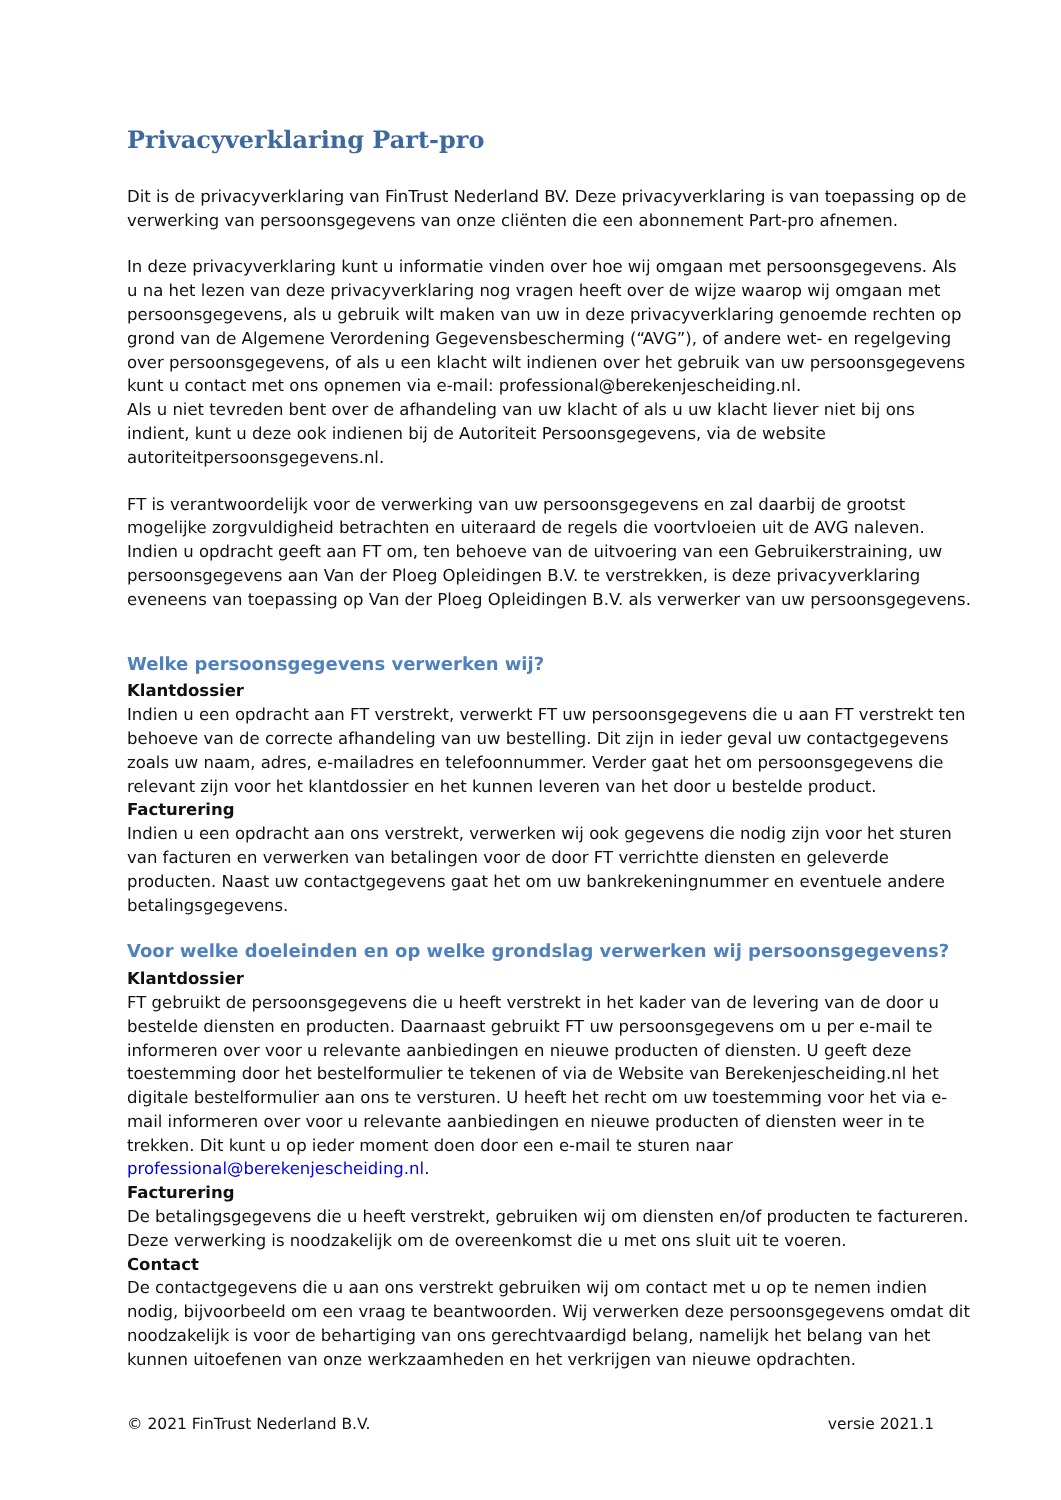Privacyverklaring Part-pro
Dit is de privacyverklaring van FinTrust Nederland BV. Deze privacyverklaring is van toepassing op de verwerking van persoonsgegevens van onze cliënten die een abonnement Part-pro afnemen.
In deze privacyverklaring kunt u informatie vinden over hoe wij omgaan met persoonsgegevens. Als u na het lezen van deze privacyverklaring nog vragen heeft over de wijze waarop wij omgaan met persoonsgegevens, als u gebruik wilt maken van uw in deze privacyverklaring genoemde rechten op grond van de Algemene Verordening Gegevensbescherming (“AVG”), of andere wet- en regelgeving over persoonsgegevens, of als u een klacht wilt indienen over het gebruik van uw persoonsgegevens kunt u contact met ons opnemen via e-mail: professional@berekenjescheiding.nl.
Als u niet tevreden bent over de afhandeling van uw klacht of als u uw klacht liever niet bij ons indient, kunt u deze ook indienen bij de Autoriteit Persoonsgegevens, via de website autoriteitpersoonsgegevens.nl.
FT is verantwoordelijk voor de verwerking van uw persoonsgegevens en zal daarbij de grootst mogelijke zorgvuldigheid betrachten en uiteraard de regels die voortvloeien uit de AVG naleven. Indien u opdracht geeft aan FT om, ten behoeve van de uitvoering van een Gebruikerstraining, uw persoonsgegevens aan Van der Ploeg Opleidingen B.V. te verstrekken, is deze privacyverklaring eveneens van toepassing op Van der Ploeg Opleidingen B.V. als verwerker van uw persoonsgegevens.
Welke persoonsgegevens verwerken wij?
Klantdossier
Indien u een opdracht aan FT verstrekt, verwerkt FT uw persoonsgegevens die u aan FT verstrekt ten behoeve van de correcte afhandeling van uw bestelling. Dit zijn in ieder geval uw contactgegevens zoals uw naam, adres, e-mailadres en telefoonnummer. Verder gaat het om persoonsgegevens die relevant zijn voor het klantdossier en het kunnen leveren van het door u bestelde product.
Facturering
Indien u een opdracht aan ons verstrekt, verwerken wij ook gegevens die nodig zijn voor het sturen van facturen en verwerken van betalingen voor de door FT verrichtte diensten en geleverde producten. Naast uw contactgegevens gaat het om uw bankrekeningnummer en eventuele andere betalingsgegevens.
Voor welke doeleinden en op welke grondslag verwerken wij persoonsgegevens?
Klantdossier
FT gebruikt de persoonsgegevens die u heeft verstrekt in het kader van de levering van de door u bestelde diensten en producten. Daarnaast gebruikt FT uw persoonsgegevens om u per e-mail te informeren over voor u relevante aanbiedingen en nieuwe producten of diensten. U geeft deze toestemming door het bestelformulier te tekenen of via de Website van Berekenjescheiding.nl het digitale bestelformulier aan ons te versturen. U heeft het recht om uw toestemming voor het via e-mail informeren over voor u relevante aanbiedingen en nieuwe producten of diensten weer in te trekken. Dit kunt u op ieder moment doen door een e-mail te sturen naar professional@berekenjescheiding.nl.
Facturering
De betalingsgegevens die u heeft verstrekt, gebruiken wij om diensten en/of producten te factureren. Deze verwerking is noodzakelijk om de overeenkomst die u met ons sluit uit te voeren.
Contact
De contactgegevens die u aan ons verstrekt gebruiken wij om contact met u op te nemen indien nodig, bijvoorbeeld om een vraag te beantwoorden. Wij verwerken deze persoonsgegevens omdat dit noodzakelijk is voor de behartiging van ons gerechtvaardigd belang, namelijk het belang van het kunnen uitoefenen van onze werkzaamheden en het verkrijgen van nieuwe opdrachten.
© 2021 FinTrust Nederland B.V. versie 2021.1